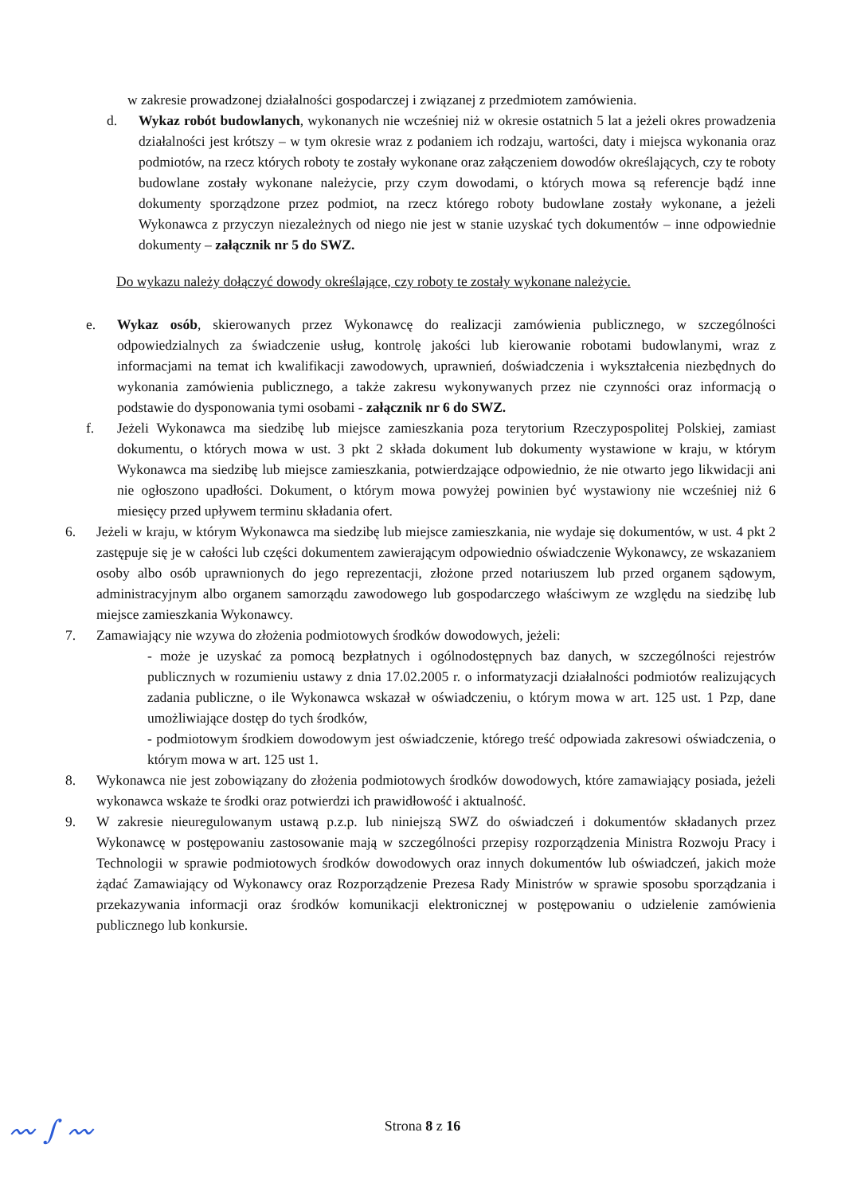w zakresie prowadzonej działalności gospodarczej i związanej z przedmiotem zamówienia.
d. Wykaz robót budowlanych, wykonanych nie wcześniej niż w okresie ostatnich 5 lat a jeżeli okres prowadzenia działalności jest krótszy – w tym okresie wraz z podaniem ich rodzaju, wartości, daty i miejsca wykonania oraz podmiotów, na rzecz których roboty te zostały wykonane oraz załączeniem dowodów określających, czy te roboty budowlane zostały wykonane należycie, przy czym dowodami, o których mowa są referencje bądź inne dokumenty sporządzone przez podmiot, na rzecz którego roboty budowlane zostały wykonane, a jeżeli Wykonawca z przyczyn niezależnych od niego nie jest w stanie uzyskać tych dokumentów – inne odpowiednie dokumenty – załącznik nr 5 do SWZ.
Do wykazu należy dołączyć dowody określające, czy roboty te zostały wykonane należycie.
e. Wykaz osób, skierowanych przez Wykonawcę do realizacji zamówienia publicznego, w szczególności odpowiedzialnych za świadczenie usług, kontrolę jakości lub kierowanie robotami budowlanymi, wraz z informacjami na temat ich kwalifikacji zawodowych, uprawnień, doświadczenia i wykształcenia niezbędnych do wykonania zamówienia publicznego, a także zakresu wykonywanych przez nie czynności oraz informacją o podstawie do dysponowania tymi osobami - załącznik nr 6 do SWZ.
f. Jeżeli Wykonawca ma siedzibę lub miejsce zamieszkania poza terytorium Rzeczypospolitej Polskiej, zamiast dokumentu, o których mowa w ust. 3 pkt 2 składa dokument lub dokumenty wystawione w kraju, w którym Wykonawca ma siedzibę lub miejsce zamieszkania, potwierdzające odpowiednio, że nie otwarto jego likwidacji ani nie ogłoszono upadłości. Dokument, o którym mowa powyżej powinien być wystawiony nie wcześniej niż 6 miesięcy przed upływem terminu składania ofert.
6. Jeżeli w kraju, w którym Wykonawca ma siedzibę lub miejsce zamieszkania, nie wydaje się dokumentów, w ust. 4 pkt 2 zastępuje się je w całości lub części dokumentem zawierającym odpowiednio oświadczenie Wykonawcy, ze wskazaniem osoby albo osób uprawnionych do jego reprezentacji, złożone przed notariuszem lub przed organem sądowym, administracyjnym albo organem samorządu zawodowego lub gospodarczego właściwym ze względu na siedzibę lub miejsce zamieszkania Wykonawcy.
7. Zamawiający nie wzywa do złożenia podmiotowych środków dowodowych, jeżeli:
- może je uzyskać za pomocą bezpłatnych i ogólnodostępnych baz danych, w szczególności rejestrów publicznych w rozumieniu ustawy z dnia 17.02.2005 r. o informatyzacji działalności podmiotów realizujących zadania publiczne, o ile Wykonawca wskazał w oświadczeniu, o którym mowa w art. 125 ust. 1 Pzp, dane umożliwiające dostęp do tych środków,
- podmiotowym środkiem dowodowym jest oświadczenie, którego treść odpowiada zakresowi oświadczenia, o którym mowa w art. 125 ust 1.
8. Wykonawca nie jest zobowiązany do złożenia podmiotowych środków dowodowych, które zamawiający posiada, jeżeli wykonawca wskaże te środki oraz potwierdzi ich prawidłowość i aktualność.
9. W zakresie nieuregulowanym ustawą p.z.p. lub niniejszą SWZ do oświadczeń i dokumentów składanych przez Wykonawcę w postępowaniu zastosowanie mają w szczególności przepisy rozporządzenia Ministra Rozwoju Pracy i Technologii w sprawie podmiotowych środków dowodowych oraz innych dokumentów lub oświadczeń, jakich może żądać Zamawiający od Wykonawcy oraz Rozporządzenie Prezesa Rady Ministrów w sprawie sposobu sporządzania i przekazywania informacji oraz środków komunikacji elektronicznej w postępowaniu o udzielenie zamówienia publicznego lub konkursie.
Strona 8 z 16 〰 ∫ 〰